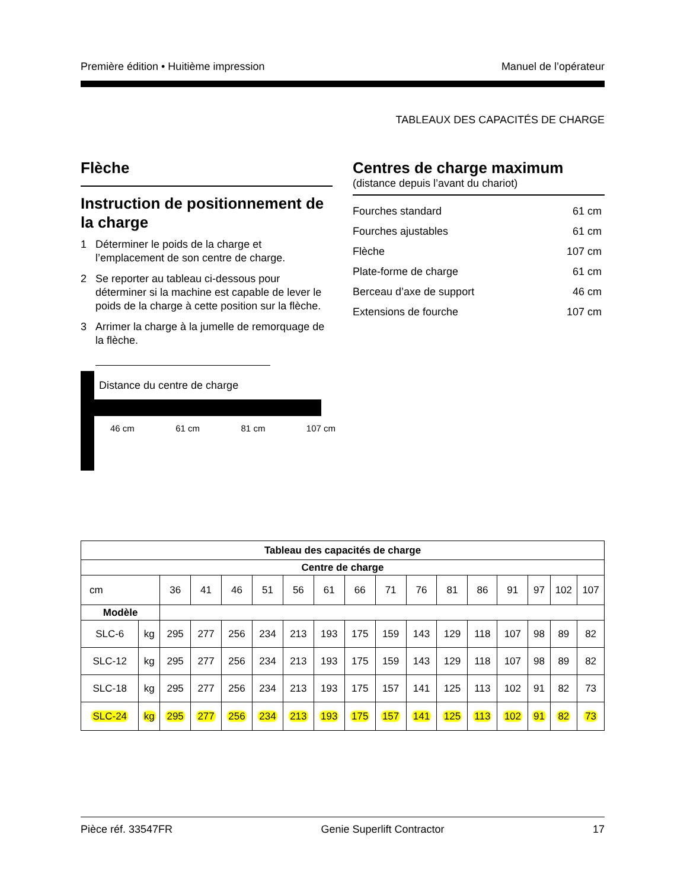Première édition • Huitième impression Manuel de l’opérateur
TABLEAUX DES CAPACITÉS DE CHARGE
Flèche
Instruction de positionnement de la charge
1 Déterminer le poids de la charge et l’emplacement de son centre de charge.
2 Se reporter au tableau ci-dessous pour déterminer si la machine est capable de lever le poids de la charge à cette position sur la flèche.
3 Arrimer la charge à la jumelle de remorquage de la flèche.
Distance du centre de charge
46 cm 61 cm 81 cm 107 cm
Centres de charge maximum
(distance depuis l’avant du chariot)
Fourches standard 61 cm
Fourches ajustables 61 cm
Flèche 107 cm
Plate-forme de charge 61 cm
Berceau d’axe de support 46 cm
Extensions de fourche 107 cm
| Tableau des capacités de charge | | | | | | | | | | | | | | | | |
| --- | --- | --- | --- | --- | --- | --- | --- | --- | --- | --- | --- | --- | --- | --- | --- | --- |
| Centre de charge | | | | | | | | | | | | | | | | |
| cm | | 36 | 41 | 46 | 51 | 56 | 61 | 66 | 71 | 76 | 81 | 86 | 91 | 97 | 102 | 107 |
| Modèle | | | | | | | | | | | | | | | | |
| SLC-6 | kg | 295 | 277 | 256 | 234 | 213 | 193 | 175 | 159 | 143 | 129 | 118 | 107 | 98 | 89 | 82 |
| SLC-12 | kg | 295 | 277 | 256 | 234 | 213 | 193 | 175 | 159 | 143 | 129 | 118 | 107 | 98 | 89 | 82 |
| SLC-18 | kg | 295 | 277 | 256 | 234 | 213 | 193 | 175 | 157 | 141 | 125 | 113 | 102 | 91 | 82 | 73 |
| SLC-24 | kg | 295 | 277 | 256 | 234 | 213 | 193 | 175 | 157 | 141 | 125 | 113 | 102 | 91 | 82 | 73 |
Pièce réf. 33547FR Genie Superlift Contractor 17